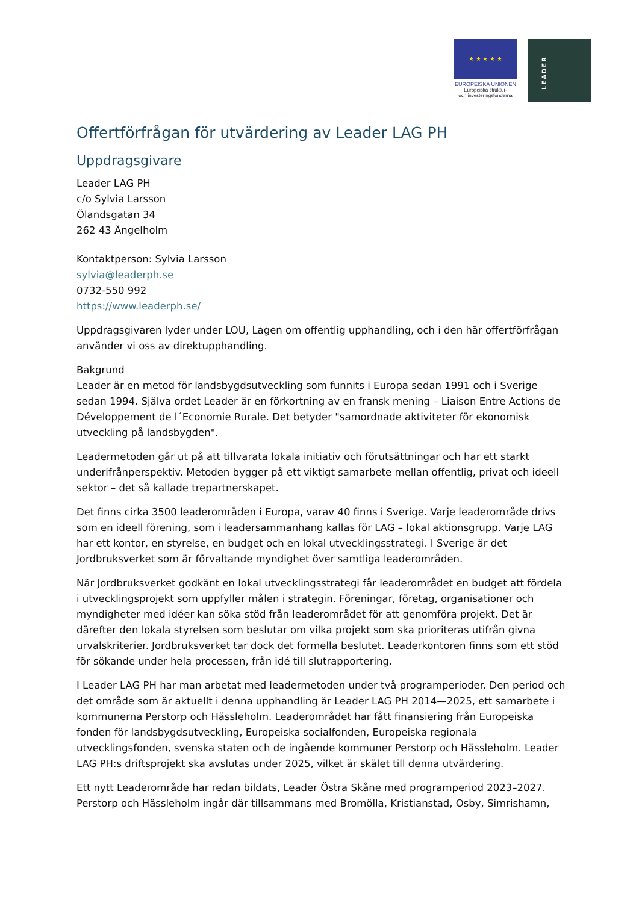★ ★ ★ ★ ★
EUROPEISKA UNIONEN
Europeiska struktur-
och investeringsfonderna
LEADER
Offertförfrågan för utvärdering av Leader LAG PH
Uppdragsgivare
Leader LAG PH
c/o Sylvia Larsson
Ölandsgatan 34
262 43 Ängelholm
Kontaktperson: Sylvia Larsson
sylvia@leaderph.se
0732-550 992
https://www.leaderph.se/
Uppdragsgivaren lyder under LOU, Lagen om offentlig upphandling, och i den här offertförfrågan använder vi oss av direktupphandling.
Bakgrund
Leader är en metod för landsbygdsutveckling som funnits i Europa sedan 1991 och i Sverige sedan 1994. Själva ordet Leader är en förkortning av en fransk mening – Liaison Entre Actions de Développement de l´Economie Rurale. Det betyder "samordnade aktiviteter för ekonomisk utveckling på landsbygden".
Leadermetoden går ut på att tillvarata lokala initiativ och förutsättningar och har ett starkt underifrånperspektiv. Metoden bygger på ett viktigt samarbete mellan offentlig, privat och ideell sektor – det så kallade trepartnerskapet.
Det finns cirka 3500 leaderområden i Europa, varav 40 finns i Sverige. Varje leaderområde drivs som en ideell förening, som i leadersammanhang kallas för LAG – lokal aktionsgrupp. Varje LAG har ett kontor, en styrelse, en budget och en lokal utvecklingsstrategi. I Sverige är det Jordbruksverket som är förvaltande myndighet över samtliga leaderområden.
När Jordbruksverket godkänt en lokal utvecklingsstrategi får leaderområdet en budget att fördela i utvecklingsprojekt som uppfyller målen i strategin. Föreningar, företag, organisationer och myndigheter med idéer kan söka stöd från leaderområdet för att genomföra projekt. Det är därefter den lokala styrelsen som beslutar om vilka projekt som ska prioriteras utifrån givna urvalskriterier. Jordbruksverket tar dock det formella beslutet. Leaderkontoren finns som ett stöd för sökande under hela processen, från idé till slutrapportering.
I Leader LAG PH har man arbetat med leadermetoden under två programperioder. Den period och det område som är aktuellt i denna upphandling är Leader LAG PH 2014—2025, ett samarbete i kommunerna Perstorp och Hässleholm. Leaderområdet har fått finansiering från Europeiska fonden för landsbygdsutveckling, Europeiska socialfonden, Europeiska regionala utvecklingsfonden, svenska staten och de ingående kommuner Perstorp och Hässleholm. Leader LAG PH:s driftsprojekt ska avslutas under 2025, vilket är skälet till denna utvärdering.
Ett nytt Leaderområde har redan bildats, Leader Östra Skåne med programperiod 2023–2027. Perstorp och Hässleholm ingår där tillsammans med Bromölla, Kristianstad, Osby, Simrishamn,